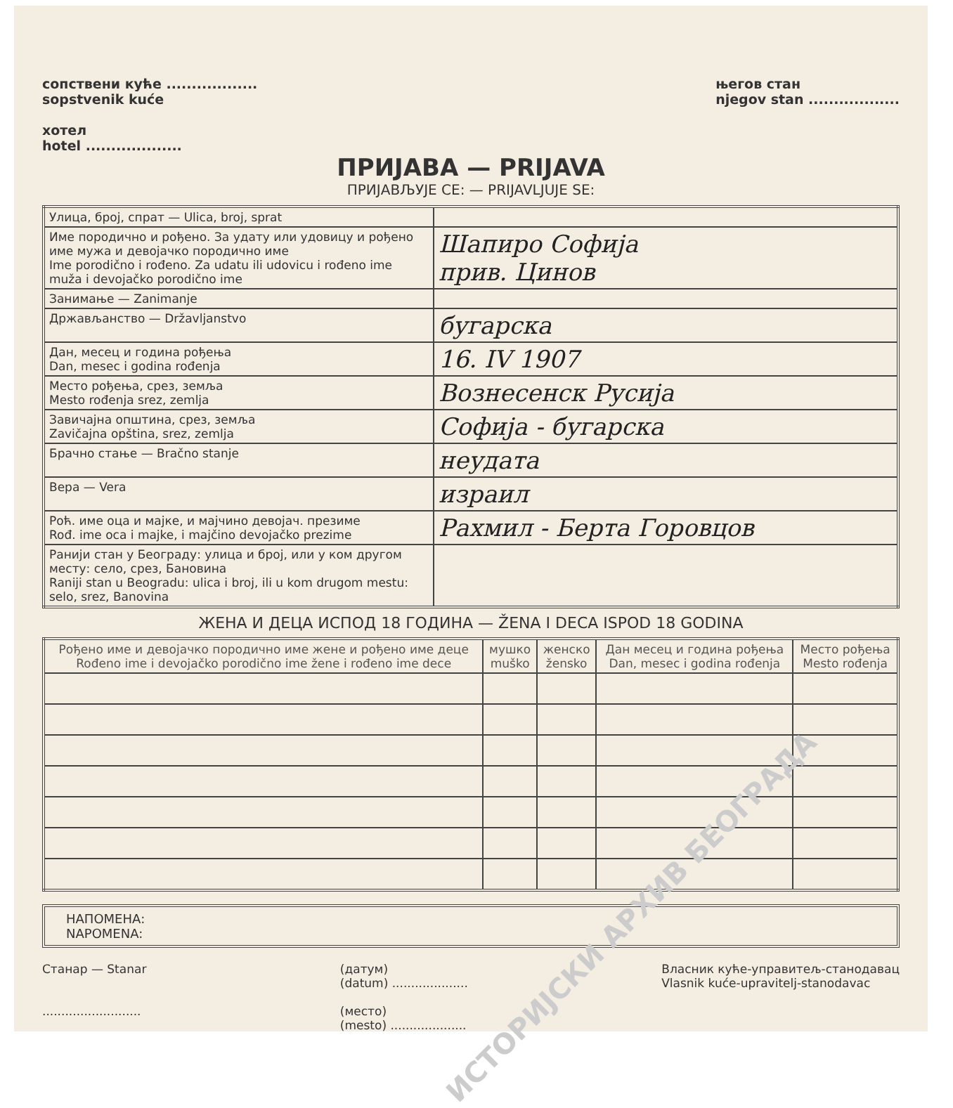сопствени кућe ..................
sopstvenik kuće
хотел
hotel ...................
његов стан
njegov stan ..................
ПРИЈАВА — PRIJAVA
ПРИЈАВЉУЈЕ СЕ: — PRIJAVLJUJE SE:
| Улица, број, спрат — Ulica, broj, sprat | |
| Име породично и рођено. За удату или удовицу и рођено име мужа и девојачко породично име Ime porodično i rođeno. Za udatu ili udovicu i rođeno ime muža i devojačko porodično ime | Шапиро Софија прив. Цинов |
| Занимање — Zanimanje | |
| Држављанство — Državljanstvo | бугарска |
| Дан, месец и година рођења Dan, mesec i godina rođenja | 16. IV 1907 |
| Место рођења, срез, земља Mesto rođenja srez, zemlja | Вознесенск Русија |
| Завичајна општина, срез, земља Zavičajna opština, srez, zemlja | Софија - бугарска |
| Брачно стање — Bračno stanje | неудата |
| Вера — Vera | израил |
| Роћ. име оца и мајке, и мајчино девојач. презиме Rođ. ime oca i majke, i majčino devojačko prezime | Рахмил - Берта Горовцов |
| Ранији стан у Београду: улица и број, или у ком другом месту: село, срез, Бановина Raniji stan u Beogradu: ulica i broj, ili u kom drugom mestu: selo, srez, Banovina | |
ЖЕНА И ДЕЦА ИСПОД 18 ГОДИНА — ŽENA I DECA ISPOD 18 GODINA
| Рођено име и девојачко породично име жене и рођено име деце Rođeno ime i devojačko porodično ime žene i rođeno ime dece | мушко muško | женско žensko | Дан месец и година рођења Dan, mesec i godina rođenja | Место рођења Mesto rođenja |
| --- | --- | --- | --- | --- |
НАПОМЕНА:
NAPOMENA:
Станар — Stanar
..........................
(датум)
(datum) ....................
(место)
(mesto) ....................
Власник куће-управитељ-станодавац
Vlasnik kuće-upravitelj-stanodavac
ИСТОРИЈСКИ АРХИВ БЕОГРАДА